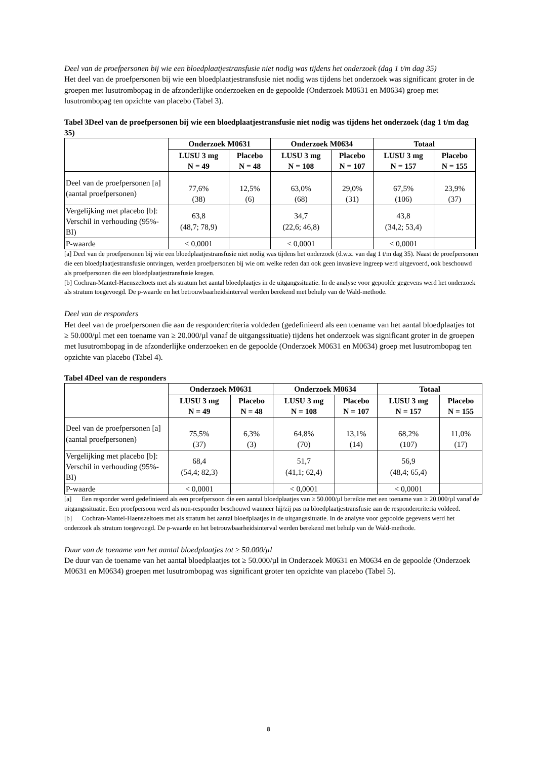Deel van de proefpersonen bij wie een bloedplaatjestransfusie niet nodig was tijdens het onderzoek (dag 1 t/m dag 35)
Het deel van de proefpersonen bij wie een bloedplaatjestransfusie niet nodig was tijdens het onderzoek was significant groter in de groepen met lusutrombopag in de afzonderlijke onderzoeken en de gepoolde (Onderzoek M0631 en M0634) groep met lusutrombopag ten opzichte van placebo (Tabel 3).
Tabel 3Deel van de proefpersonen bij wie een bloedplaatjestransfusie niet nodig was tijdens het onderzoek (dag 1 t/m dag 35)
| | Onderzoek M0631 | | Onderzoek M0634 | | Totaal | |
| --- | --- | --- | --- | --- | --- | --- |
| | LUSU 3 mg N = 49 | Placebo N = 48 | LUSU 3 mg N = 108 | Placebo N = 107 | LUSU 3 mg N = 157 | Placebo N = 155 |
| Deel van de proefpersonen [a] (aantal proefpersonen) | 77,6% (38) | 12,5% (6) | 63,0% (68) | 29,0% (31) | 67,5% (106) | 23,9% (37) |
| Vergelijking met placebo [b]: Verschil in verhouding (95%-BI) | 63,8 (48,7; 78,9) | | 34,7 (22,6; 46,8) | | 43,8 (34,2; 53,4) | |
| P-waarde | < 0,0001 | | < 0,0001 | | < 0,0001 | |
[a] Deel van de proefpersonen bij wie een bloedplaatjestransfusie niet nodig was tijdens het onderzoek (d.w.z. van dag 1 t/m dag 35). Naast de proefpersonen die een bloedplaatjestransfusie ontvingen, werden proefpersonen bij wie om welke reden dan ook geen invasieve ingreep werd uitgevoerd, ook beschouwd als proefpersonen die een bloedplaatjestransfusie kregen.
[b] Cochran-Mantel-Haenszeltoets met als stratum het aantal bloedplaatjes in de uitgangssituatie. In de analyse voor gepoolde gegevens werd het onderzoek als stratum toegevoegd. De p-waarde en het betrouwbaarheidsinterval werden berekend met behulp van de Wald-methode.
Deel van de responders
Het deel van de proefpersonen die aan de respondercriteria voldeden (gedefinieerd als een toename van het aantal bloedplaatjes tot ≥ 50.000/µl met een toename van ≥ 20.000/µl vanaf de uitgangssituatie) tijdens het onderzoek was significant groter in de groepen met lusutrombopag in de afzonderlijke onderzoeken en de gepoolde (Onderzoek M0631 en M0634) groep met lusutrombopag ten opzichte van placebo (Tabel 4).
Tabel 4Deel van de responders
| | Onderzoek M0631 | | Onderzoek M0634 | | Totaal | |
| --- | --- | --- | --- | --- | --- | --- |
| | LUSU 3 mg N = 49 | Placebo N = 48 | LUSU 3 mg N = 108 | Placebo N = 107 | LUSU 3 mg N = 157 | Placebo N = 155 |
| Deel van de proefpersonen [a] (aantal proefpersonen) | 75,5% (37) | 6,3% (3) | 64,8% (70) | 13,1% (14) | 68,2% (107) | 11,0% (17) |
| Vergelijking met placebo [b]: Verschil in verhouding (95%-BI) | 68,4 (54,4; 82,3) | | 51,7 (41,1; 62,4) | | 56,9 (48,4; 65,4) | |
| P-waarde | < 0,0001 | | < 0,0001 | | < 0,0001 | |
[a] Een responder werd gedefinieerd als een proefpersoon die een aantal bloedplaatjes van ≥ 50.000/µl bereikte met een toename van ≥ 20.000/µl vanaf de uitgangssituatie. Een proefpersoon werd als non-responder beschouwd wanneer hij/zij pas na bloedplaatjestransfusie aan de respondercriteria voldeed.
[b] Cochran-Mantel-Haenszeltoets met als stratum het aantal bloedplaatjes in de uitgangssituatie. In de analyse voor gepoolde gegevens werd het onderzoek als stratum toegevoegd. De p-waarde en het betrouwbaarheidsinterval werden berekend met behulp van de Wald-methode.
Duur van de toename van het aantal bloedplaatjes tot ≥ 50.000/µl
De duur van de toename van het aantal bloedplaatjes tot ≥ 50.000/µl in Onderzoek M0631 en M0634 en de gepoolde (Onderzoek M0631 en M0634) groepen met lusutrombopag was significant groter ten opzichte van placebo (Tabel 5).
8